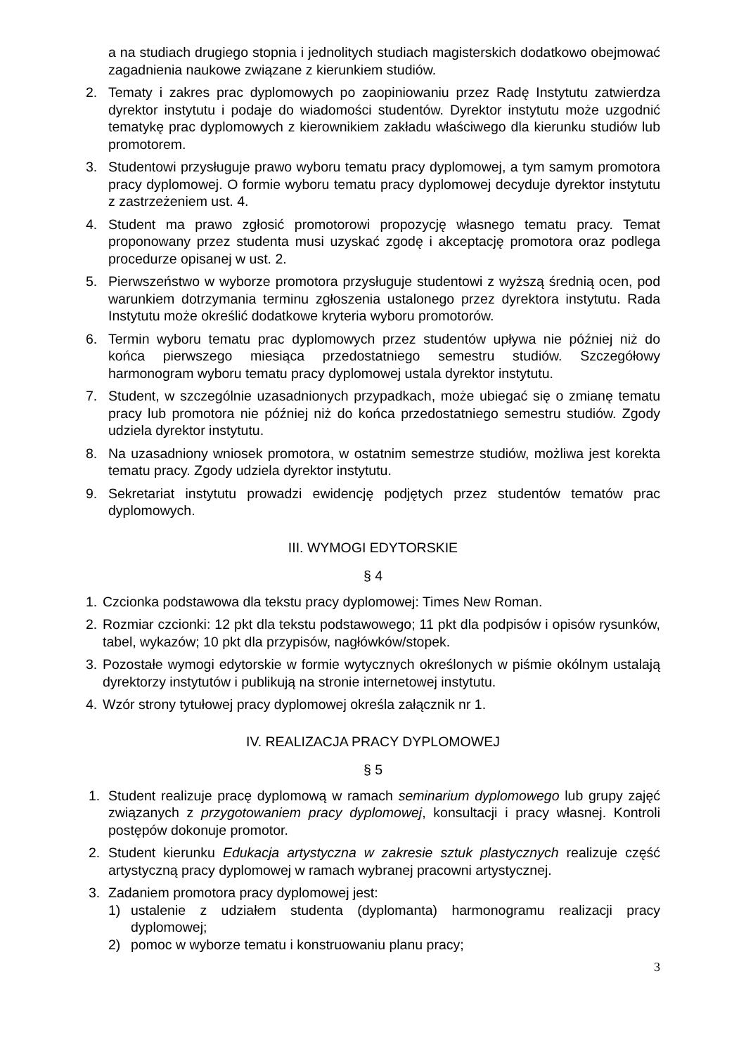a na studiach drugiego stopnia i jednolitych studiach magisterskich dodatkowo obejmować zagadnienia naukowe związane z kierunkiem studiów.
2. Tematy i zakres prac dyplomowych po zaopiniowaniu przez Radę Instytutu zatwierdza dyrektor instytutu i podaje do wiadomości studentów. Dyrektor instytutu może uzgodnić tematykę prac dyplomowych z kierownikiem zakładu właściwego dla kierunku studiów lub promotorem.
3. Studentowi przysługuje prawo wyboru tematu pracy dyplomowej, a tym samym promotora pracy dyplomowej. O formie wyboru tematu pracy dyplomowej decyduje dyrektor instytutu z zastrzeżeniem ust. 4.
4. Student ma prawo zgłosić promotorowi propozycję własnego tematu pracy. Temat proponowany przez studenta musi uzyskać zgodę i akceptację promotora oraz podlega procedurze opisanej w ust. 2.
5. Pierwszeństwo w wyborze promotora przysługuje studentowi z wyższą średnią ocen, pod warunkiem dotrzymania terminu zgłoszenia ustalonego przez dyrektora instytutu. Rada Instytutu może określić dodatkowe kryteria wyboru promotorów.
6. Termin wyboru tematu prac dyplomowych przez studentów upływa nie później niż do końca pierwszego miesiąca przedostatniego semestru studiów. Szczegółowy harmonogram wyboru tematu pracy dyplomowej ustala dyrektor instytutu.
7. Student, w szczególnie uzasadnionych przypadkach, może ubiegać się o zmianę tematu pracy lub promotora nie później niż do końca przedostatniego semestru studiów. Zgody udziela dyrektor instytutu.
8. Na uzasadniony wniosek promotora, w ostatnim semestrze studiów, możliwa jest korekta tematu pracy. Zgody udziela dyrektor instytutu.
9. Sekretariat instytutu prowadzi ewidencję podjętych przez studentów tematów prac dyplomowych.
III. WYMOGI EDYTORSKIE
§ 4
1. Czcionka podstawowa dla tekstu pracy dyplomowej: Times New Roman.
2. Rozmiar czcionki: 12 pkt dla tekstu podstawowego; 11 pkt dla podpisów i opisów rysunków, tabel, wykazów; 10 pkt dla przypisów, nagłówków/stopek.
3. Pozostałe wymogi edytorskie w formie wytycznych określonych w piśmie okólnym ustalają dyrektorzy instytutów i publikują na stronie internetowej instytutu.
4. Wzór strony tytułowej pracy dyplomowej określa załącznik nr 1.
IV. REALIZACJA PRACY DYPLOMOWEJ
§ 5
1. Student realizuje pracę dyplomową w ramach seminarium dyplomowego lub grupy zajęć związanych z przygotowaniem pracy dyplomowej, konsultacji i pracy własnej. Kontroli postępów dokonuje promotor.
2. Student kierunku Edukacja artystyczna w zakresie sztuk plastycznych realizuje część artystyczną pracy dyplomowej w ramach wybranej pracowni artystycznej.
3. Zadaniem promotora pracy dyplomowej jest:
1) ustalenie z udziałem studenta (dyplomanta) harmonogramu realizacji pracy dyplomowej;
2) pomoc w wyborze tematu i konstruowaniu planu pracy;
3